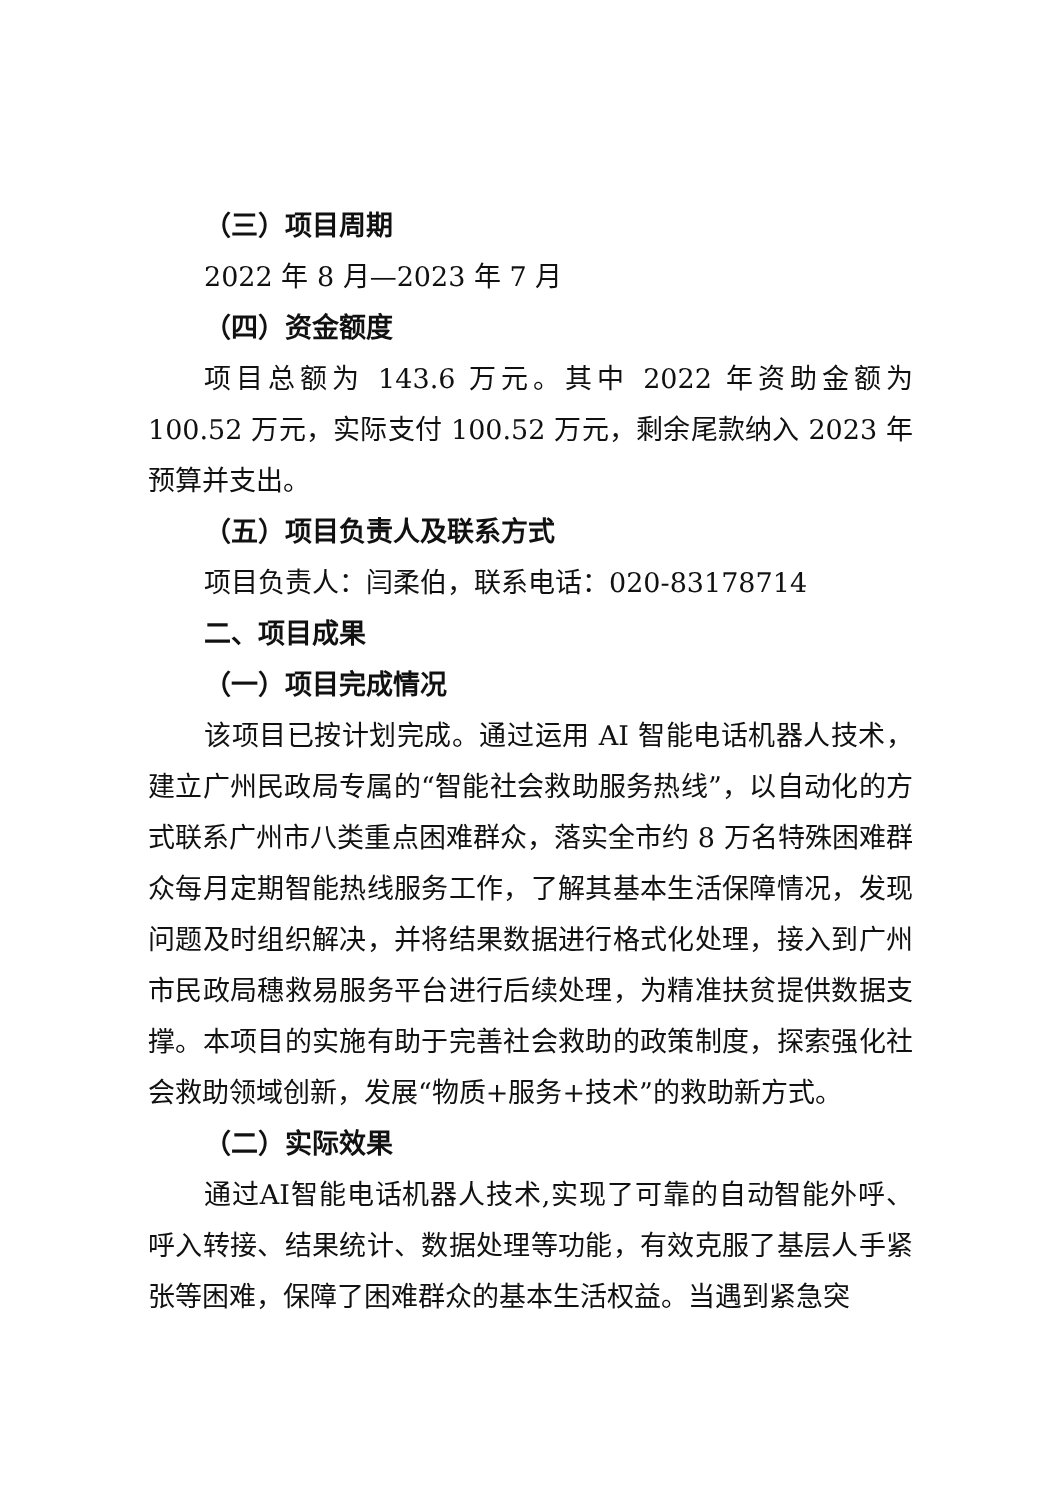（三）项目周期
2022 年 8 月—2023 年 7 月
（四）资金额度
项目总额为 143.6 万元。其中 2022 年资助金额为 100.52 万元，实际支付 100.52 万元，剩余尾款纳入 2023 年预算并支出。
（五）项目负责人及联系方式
项目负责人：闫柔伯，联系电话：020-83178714
二、项目成果
（一）项目完成情况
该项目已按计划完成。通过运用 AI 智能电话机器人技术，建立广州民政局专属的“智能社会救助服务热线”，以自动化的方式联系广州市八类重点困难群众，落实全市约 8 万名特殊困难群众每月定期智能热线服务工作，了解其基本生活保障情况，发现问题及时组织解决，并将结果数据进行格式化处理，接入到广州市民政局穗救易服务平台进行后续处理，为精准扶贫提供数据支撑。本项目的实施有助于完善社会救助的政策制度，探索强化社会救助领域创新，发展“物质+服务+技术”的救助新方式。
（二）实际效果
通过AI智能电话机器人技术,实现了可靠的自动智能外呼、呼入转接、结果统计、数据处理等功能，有效克服了基层人手紧张等困难，保障了困难群众的基本生活权益。当遇到紧急突